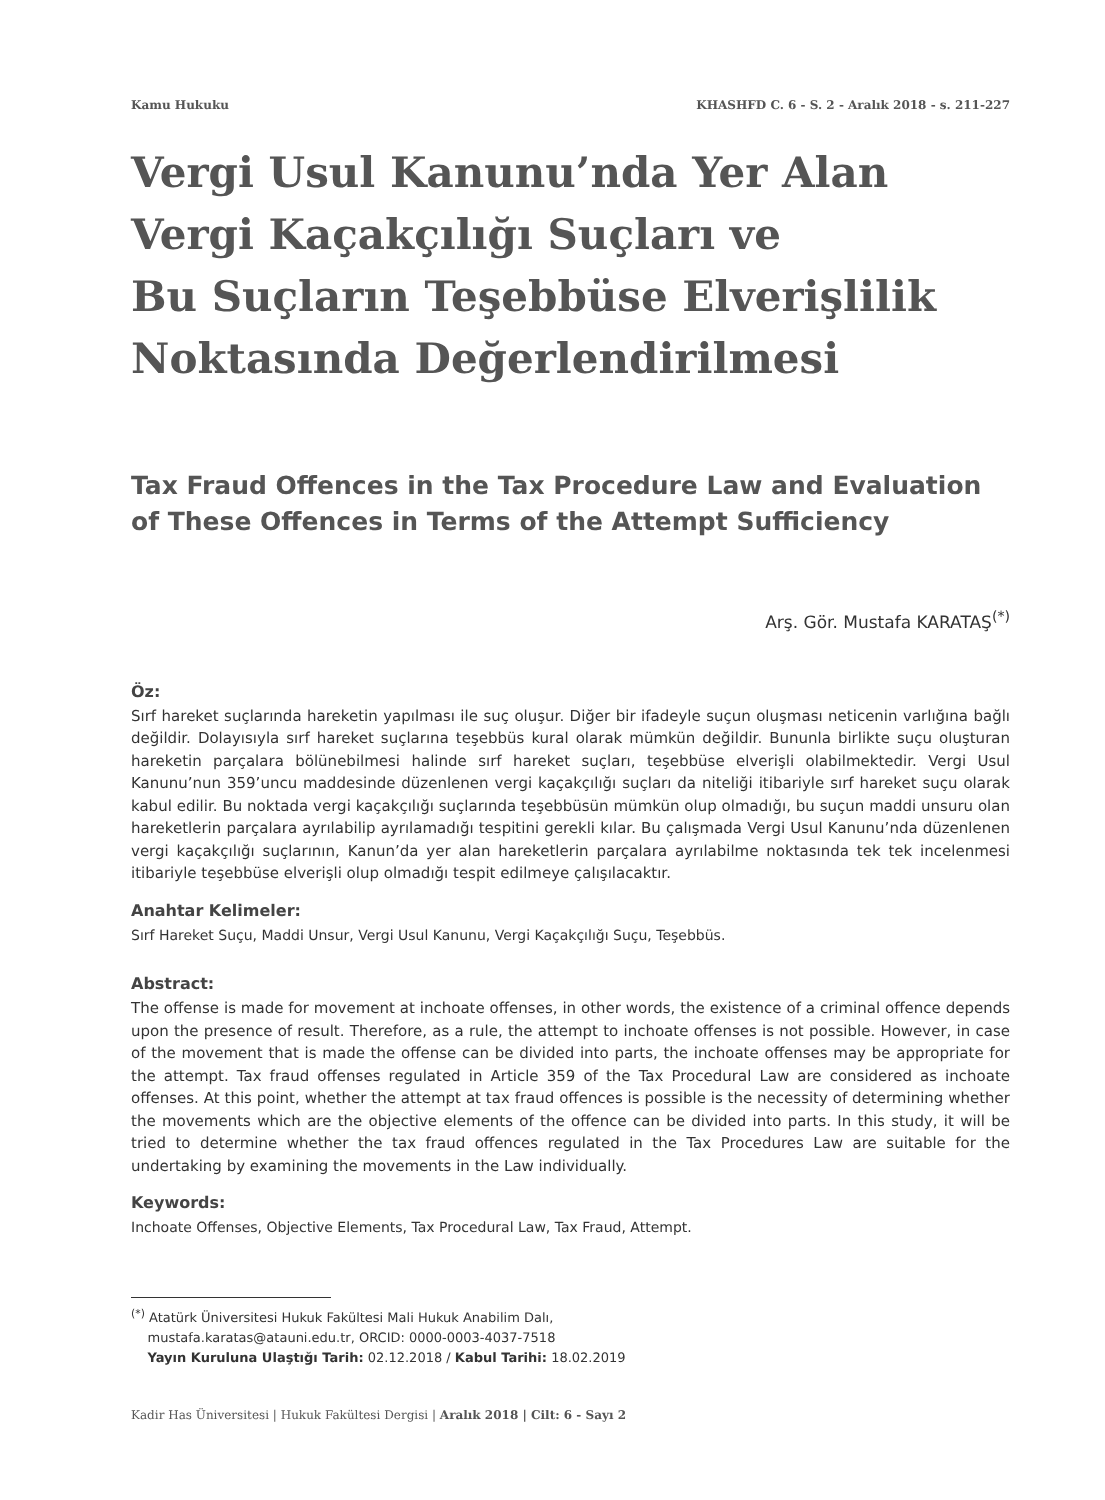Kamu Hukuku KHASHFD C. 6 - S. 2 - Aralık 2018 - s. 211-227
Vergi Usul Kanunu’nda Yer Alan
Vergi Kaçakçılığı Suçları ve
Bu Suçların Teşebbüse Elverişlilik
Noktasında Değerlendirilmesi
Tax Fraud Offences in the Tax Procedure Law and Evaluation of These Offences in Terms of the Attempt Sufficiency
Arş. Gör. Mustafa KARATAŞ<sup>(*)</sup>
Öz:
Sırf hareket suçlarında hareketin yapılması ile suç oluşur. Diğer bir ifadeyle suçun oluşması neticenin varlığına bağlı değildir. Dolayısıyla sırf hareket suçlarına teşebbüs kural olarak mümkün değildir. Bununla birlikte suçu oluşturan hareketin parçalara bölünebilmesi halinde sırf hareket suçları, teşebbüse elverişli olabilmektedir. Vergi Usul Kanunu’nun 359’uncu maddesinde düzenlenen vergi kaçakçılığı suçları da niteliği itibariyle sırf hareket suçu olarak kabul edilir. Bu noktada vergi kaçakçılığı suçlarında teşebbüsün mümkün olup olmadığı, bu suçun maddi unsuru olan hareketlerin parçalara ayrılabilip ayrılamadığı tespitini gerekli kılar. Bu çalışmada Vergi Usul Kanunu’nda düzenlenen vergi kaçakçılığı suçlarının, Kanun’da yer alan hareketlerin parçalara ayrılabilme noktasında tek tek incelenmesi itibariyle teşebbüse elverişli olup olmadığı tespit edilmeye çalışılacaktır.
Anahtar Kelimeler:
Sırf Hareket Suçu, Maddi Unsur, Vergi Usul Kanunu, Vergi Kaçakçılığı Suçu, Teşebbüs.
Abstract:
The offense is made for movement at inchoate offenses, in other words, the existence of a criminal offence depends upon the presence of result. Therefore, as a rule, the attempt to inchoate offenses is not possible. However, in case of the movement that is made the offense can be divided into parts, the inchoate offenses may be appropriate for the attempt. Tax fraud offenses regulated in Article 359 of the Tax Procedural Law are considered as inchoate offenses. At this point, whether the attempt at tax fraud offences is possible is the necessity of determining whether the movements which are the objective elements of the offence can be divided into parts. In this study, it will be tried to determine whether the tax fraud offences regulated in the Tax Procedures Law are suitable for the undertaking by examining the movements in the Law individually.
Keywords:
Inchoate Offenses, Objective Elements, Tax Procedural Law, Tax Fraud, Attempt.
<sup>(*)</sup> Atatürk Üniversitesi Hukuk Fakültesi Mali Hukuk Anabilim Dalı,
mustafa.karatas@atauni.edu.tr, ORCID: 0000-0003-4037-7518
Yayın Kuruluna Ulaştığı Tarih: 02.12.2018 / Kabul Tarihi: 18.02.2019
Kadir Has Üniversitesi | Hukuk Fakültesi Dergisi | Aralık 2018 | Cilt: 6 - Sayı 2